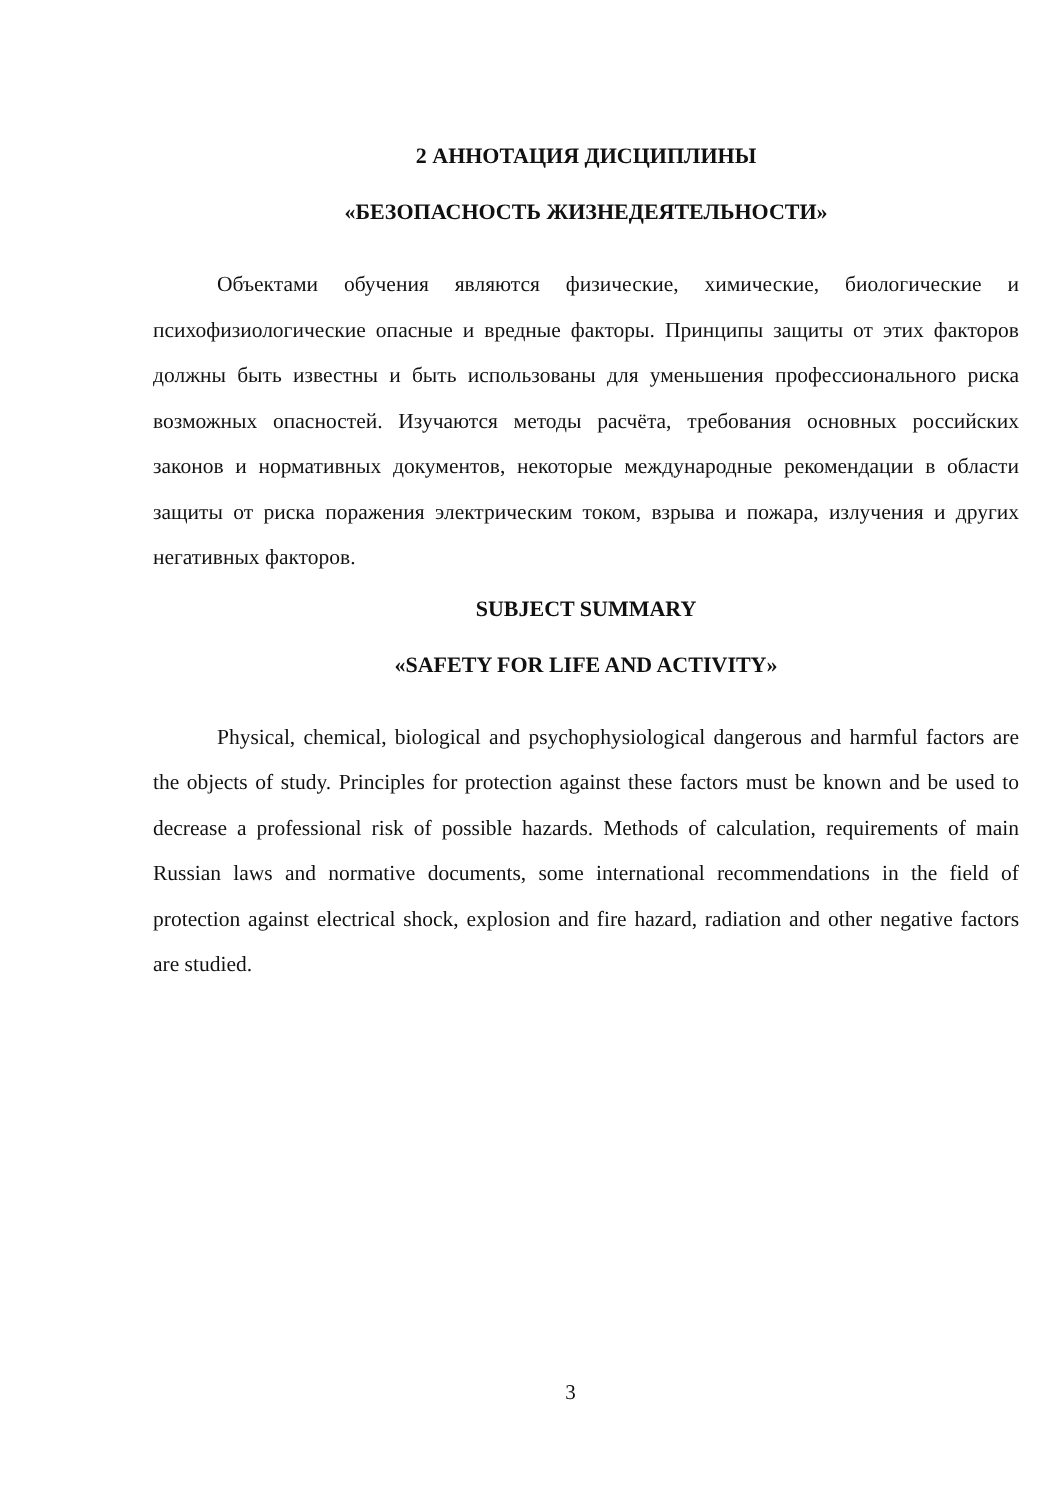2 АННОТАЦИЯ ДИСЦИПЛИНЫ
«БЕЗОПАСНОСТЬ ЖИЗНЕДЕЯТЕЛЬНОСТИ»
Объектами обучения являются физические, химические, биологические и психофизиологические опасные и вредные факторы. Принципы защиты от этих факторов должны быть известны и быть использованы для уменьшения профессионального риска возможных опасностей. Изучаются методы расчёта, требования основных российских законов и нормативных документов, некоторые международные рекомендации в области защиты от риска поражения электрическим током, взрыва и пожара, излучения и других негативных факторов.
SUBJECT SUMMARY
«SAFETY FOR LIFE AND ACTIVITY»
Physical, chemical, biological and psychophysiological dangerous and harmful factors are the objects of study. Principles for protection against these factors must be known and be used to decrease a professional risk of possible hazards. Methods of calculation, requirements of main Russian laws and normative documents, some international recommendations in the field of protection against electrical shock, explosion and fire hazard, radiation and other negative factors are studied.
3